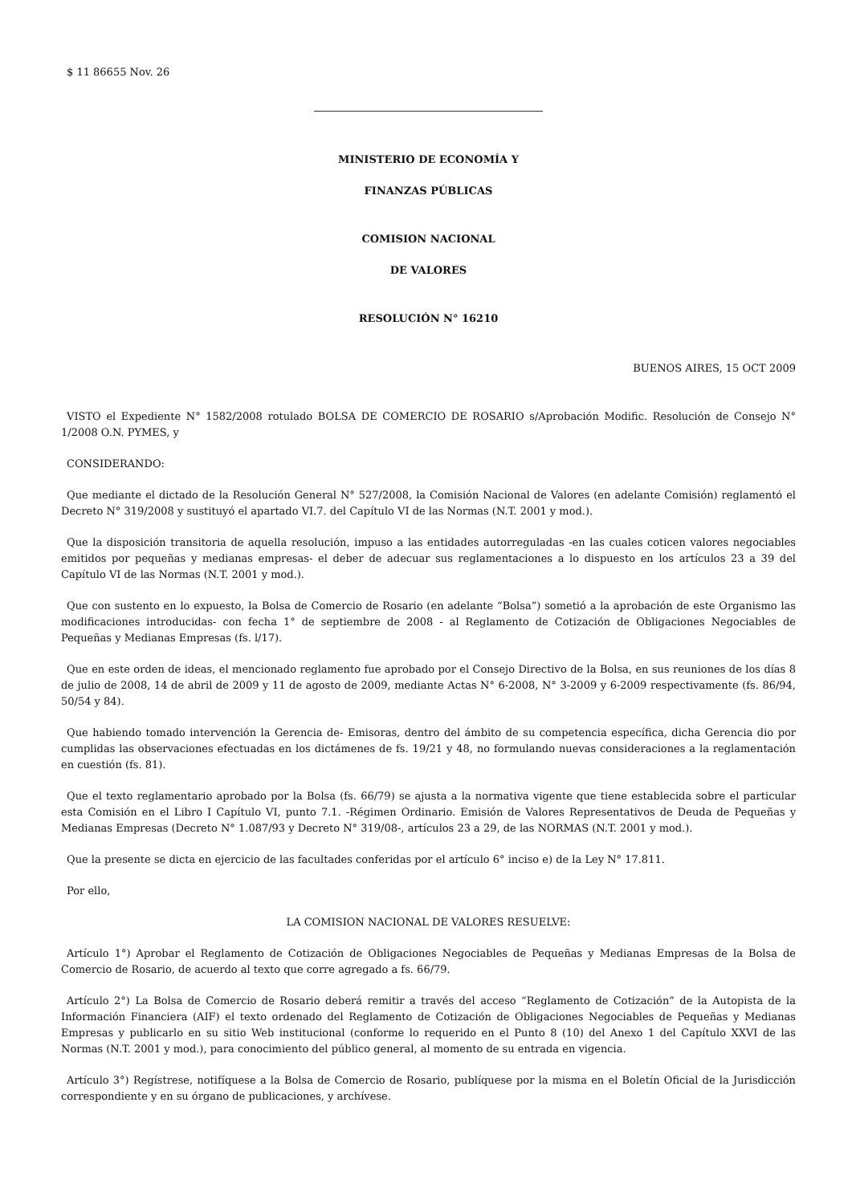$ 11 86655 Nov. 26
MINISTERIO DE ECONOMÍA Y
FINANZAS PÚBLICAS
COMISION NACIONAL
DE VALORES
RESOLUCIÓN N° 16210
BUENOS AIRES, 15 OCT 2009
VISTO el Expediente N° 1582/2008 rotulado BOLSA DE COMERCIO DE ROSARIO s/Aprobación Modific. Resolución de Consejo N° 1/2008 O.N. PYMES, y
CONSIDERANDO:
Que mediante el dictado de la Resolución General N° 527/2008, la Comisión Nacional de Valores (en adelante Comisión) reglamentó el Decreto N° 319/2008 y sustituyó el apartado VI.7. del Capítulo VI de las Normas (N.T. 2001 y mod.).
Que la disposición transitoria de aquella resolución, impuso a las entidades autorreguladas -en las cuales coticen valores negociables emitidos por pequeñas y medianas empresas- el deber de adecuar sus reglamentaciones a lo dispuesto en los artículos 23 a 39 del Capítulo VI de las Normas (N.T. 2001 y mod.).
Que con sustento en lo expuesto, la Bolsa de Comercio de Rosario (en adelante “Bolsa”) sometió a la aprobación de este Organismo las modificaciones introducidas- con fecha 1° de septiembre de 2008 - al Reglamento de Cotización de Obligaciones Negociables de Pequeñas y Medianas Empresas (fs. l/17).
Que en este orden de ideas, el mencionado reglamento fue aprobado por el Consejo Directivo de la Bolsa, en sus reuniones de los días 8 de julio de 2008, 14 de abril de 2009 y 11 de agosto de 2009, mediante Actas N° 6-2008, N° 3-2009 y 6-2009 respectivamente (fs. 86/94, 50/54 y 84).
Que habiendo tomado intervención la Gerencia de- Emisoras, dentro del ámbito de su competencia específica, dicha Gerencia dio por cumplidas las observaciones efectuadas en los dictámenes de fs. 19/21 y 48, no formulando nuevas consideraciones a la reglamentación en cuestión (fs. 81).
Que el texto reglamentario aprobado por la Bolsa (fs. 66/79) se ajusta a la normativa vigente que tiene establecida sobre el particular esta Comisión en el Libro I Capítulo VI, punto 7.1. -Régimen Ordinario. Emisión de Valores Representativos de Deuda de Pequeñas y Medianas Empresas (Decreto N° 1.087/93 y Decreto N° 319/08-, artículos 23 a 29, de las NORMAS (N.T. 2001 y mod.).
Que la presente se dicta en ejercicio de las facultades conferidas por el artículo 6° inciso e) de la Ley N° 17.811.
Por ello,
LA COMISION NACIONAL DE VALORES RESUELVE:
Artículo 1°) Aprobar el Reglamento de Cotización de Obligaciones Negociables de Pequeñas y Medianas Empresas de la Bolsa de Comercio de Rosario, de acuerdo al texto que corre agregado a fs. 66/79.
Artículo 2°) La Bolsa de Comercio de Rosario deberá remitir a través del acceso “Reglamento de Cotización” de la Autopista de la Información Financiera (AIF) el texto ordenado del Reglamento de Cotización de Obligaciones Negociables de Pequeñas y Medianas Empresas y publicarlo en su sitio Web institucional (conforme lo requerido en el Punto 8 (10) del Anexo 1 del Capítulo XXVI de las Normas (N.T. 2001 y mod.), para conocimiento del público general, al momento de su entrada en vigencia.
Artículo 3°) Regístrese, notifíquese a la Bolsa de Comercio de Rosario, publíquese por la misma en el Boletín Oficial de la Jurisdicción correspondiente y en su órgano de publicaciones, y archívese.